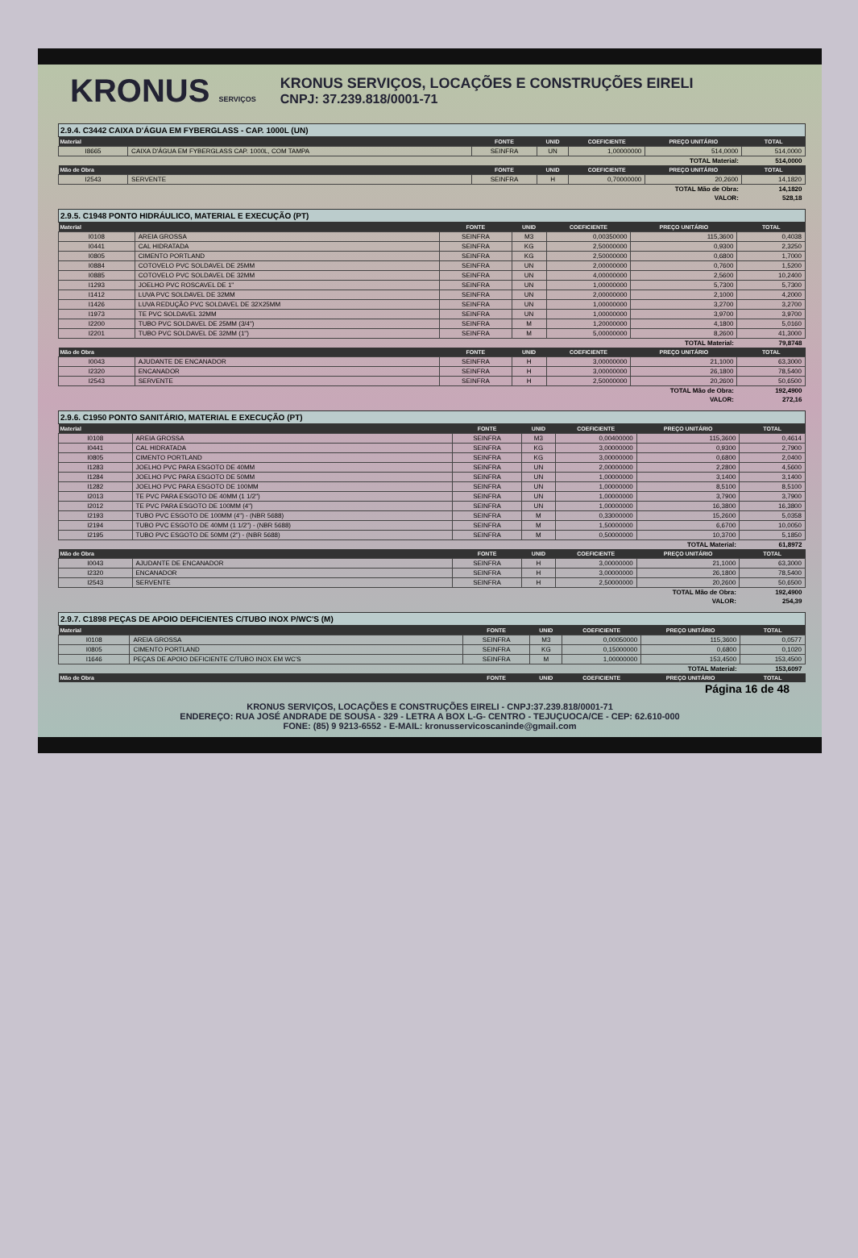KRONUS SERVIÇOS
KRONUS SERVIÇOS, LOCAÇÕES E CONSTRUÇÕES EIRELI
CNPJ: 37.239.818/0001-71
2.9.4. C3442 CAIXA D'ÁGUA EM FYBERGLASS - CAP. 1000L (UN)
| Material | | FONTE | UNID | COEFICIENTE | PREÇO UNITÁRIO | TOTAL |
| --- | --- | --- | --- | --- | --- | --- |
| I8665 | CAIXA D'ÁGUA EM FYBERGLASS CAP. 1000L, COM TAMPA | SEINFRA | UN | 1,00000000 | 514,0000 | 514,0000 |
| TOTAL Material: | | | | | | 514,0000 |
| Mão de Obra | | FONTE | UNID | COEFICIENTE | PREÇO UNITÁRIO | TOTAL |
| I2543 | SERVENTE | SEINFRA | H | 0,70000000 | 20,2600 | 14,1820 |
| TOTAL Mão de Obra: | | | | | | 14,1820 |
| VALOR: | | | | | | 528,18 |
2.9.5. C1948 PONTO HIDRÁULICO, MATERIAL E EXECUÇÃO (PT)
| Material | | FONTE | UNID | COEFICIENTE | PREÇO UNITÁRIO | TOTAL |
| --- | --- | --- | --- | --- | --- | --- |
| I0108 | AREIA GROSSA | SEINFRA | M3 | 0,00350000 | 115,3600 | 0,4038 |
| I0441 | CAL HIDRATADA | SEINFRA | KG | 2,50000000 | 0,9300 | 2,3250 |
| I0805 | CIMENTO PORTLAND | SEINFRA | KG | 2,50000000 | 0,6800 | 1,7000 |
| I0884 | COTOVELO PVC SOLDAVEL DE 25MM | SEINFRA | UN | 2,00000000 | 0,7600 | 1,5200 |
| I0885 | COTOVELO PVC SOLDAVEL DE 32MM | SEINFRA | UN | 4,00000000 | 2,5600 | 10,2400 |
| I1293 | JOELHO PVC ROSCAVEL DE 1" | SEINFRA | UN | 1,00000000 | 5,7300 | 5,7300 |
| I1412 | LUVA PVC SOLDAVEL DE 32MM | SEINFRA | UN | 2,00000000 | 2,1000 | 4,2000 |
| I1426 | LUVA REDUÇÃO PVC SOLDAVEL DE 32X25MM | SEINFRA | UN | 1,00000000 | 3,2700 | 3,2700 |
| I1973 | TE PVC SOLDAVEL 32MM | SEINFRA | UN | 1,00000000 | 3,9700 | 3,9700 |
| I2200 | TUBO PVC SOLDAVEL DE 25MM (3/4") | SEINFRA | M | 1,20000000 | 4,1800 | 5,0160 |
| I2201 | TUBO PVC SOLDAVEL DE 32MM (1") | SEINFRA | M | 5,00000000 | 8,2600 | 41,3000 |
| TOTAL Material: | | | | | | 79,8748 |
| Mão de Obra | | FONTE | UNID | COEFICIENTE | PREÇO UNITÁRIO | TOTAL |
| I0043 | AJUDANTE DE ENCANADOR | SEINFRA | H | 3,00000000 | 21,1000 | 63,3000 |
| I2320 | ENCANADOR | SEINFRA | H | 3,00000000 | 26,1800 | 78,5400 |
| I2543 | SERVENTE | SEINFRA | H | 2,50000000 | 20,2600 | 50,6500 |
| TOTAL Mão de Obra: | | | | | | 192,4900 |
| VALOR: | | | | | | 272,16 |
2.9.6. C1950 PONTO SANITÁRIO, MATERIAL E EXECUÇÃO (PT)
| Material | | FONTE | UNID | COEFICIENTE | PREÇO UNITÁRIO | TOTAL |
| --- | --- | --- | --- | --- | --- | --- |
| I0108 | AREIA GROSSA | SEINFRA | M3 | 0,00400000 | 115,3600 | 0,4614 |
| I0441 | CAL HIDRATADA | SEINFRA | KG | 3,00000000 | 0,9300 | 2,7900 |
| I0805 | CIMENTO PORTLAND | SEINFRA | KG | 3,00000000 | 0,6800 | 2,0400 |
| I1283 | JOELHO PVC PARA ESGOTO DE 40MM | SEINFRA | UN | 2,00000000 | 2,2800 | 4,5600 |
| I1284 | JOELHO PVC PARA ESGOTO DE 50MM | SEINFRA | UN | 1,00000000 | 3,1400 | 3,1400 |
| I1282 | JOELHO PVC PARA ESGOTO DE 100MM | SEINFRA | UN | 1,00000000 | 8,5100 | 8,5100 |
| I2013 | TE PVC PARA ESGOTO DE 40MM (1 1/2") | SEINFRA | UN | 1,00000000 | 3,7900 | 3,7900 |
| I2012 | TE PVC PARA ESGOTO DE 100MM (4") | SEINFRA | UN | 1,00000000 | 16,3800 | 16,3800 |
| I2193 | TUBO PVC ESGOTO DE 100MM (4") - (NBR 5688) | SEINFRA | M | 0,33000000 | 15,2600 | 5,0358 |
| I2194 | TUBO PVC ESGOTO DE 40MM (1 1/2") - (NBR 5688) | SEINFRA | M | 1,50000000 | 6,6700 | 10,0050 |
| I2195 | TUBO PVC ESGOTO DE 50MM (2") - (NBR 5688) | SEINFRA | M | 0,50000000 | 10,3700 | 5,1850 |
| TOTAL Material: | | | | | | 61,8972 |
| Mão de Obra | | FONTE | UNID | COEFICIENTE | PREÇO UNITÁRIO | TOTAL |
| I0043 | AJUDANTE DE ENCANADOR | SEINFRA | H | 3,00000000 | 21,1000 | 63,3000 |
| I2320 | ENCANADOR | SEINFRA | H | 3,00000000 | 26,1800 | 78,5400 |
| I2543 | SERVENTE | SEINFRA | H | 2,50000000 | 20,2600 | 50,6500 |
| TOTAL Mão de Obra: | | | | | | 192,4900 |
| VALOR: | | | | | | 254,39 |
2.9.7. C1898 PEÇAS DE APOIO DEFICIENTES C/TUBO INOX P/WC'S (M)
| Material | | FONTE | UNID | COEFICIENTE | PREÇO UNITÁRIO | TOTAL |
| --- | --- | --- | --- | --- | --- | --- |
| I0108 | AREIA GROSSA | SEINFRA | M3 | 0,00050000 | 115,3600 | 0,0577 |
| I0805 | CIMENTO PORTLAND | SEINFRA | KG | 0,15000000 | 0,6800 | 0,1020 |
| I1646 | PEÇAS DE APOIO DEFICIENTE C/TUBO INOX EM WC'S | SEINFRA | M | 1,00000000 | 153,4500 | 153,4500 |
| TOTAL Material: | | | | | | 153,6097 |
| Mão de Obra | | FONTE | UNID | COEFICIENTE | PREÇO UNITÁRIO | TOTAL |
Página 16 de 48
KRONUS SERVIÇOS, LOCAÇÕES E CONSTRUÇÕES EIRELI - CNPJ:37.239.818/0001-71
ENDEREÇO: RUA JOSÉ ANDRADE DE SOUSA - 329 - LETRA A BOX L-G- CENTRO - TEJUÇUOCA/CE - CEP: 62.610-000
FONE: (85) 9 9213-6552 - E-MAIL: kronusservicoscaninde@gmail.com